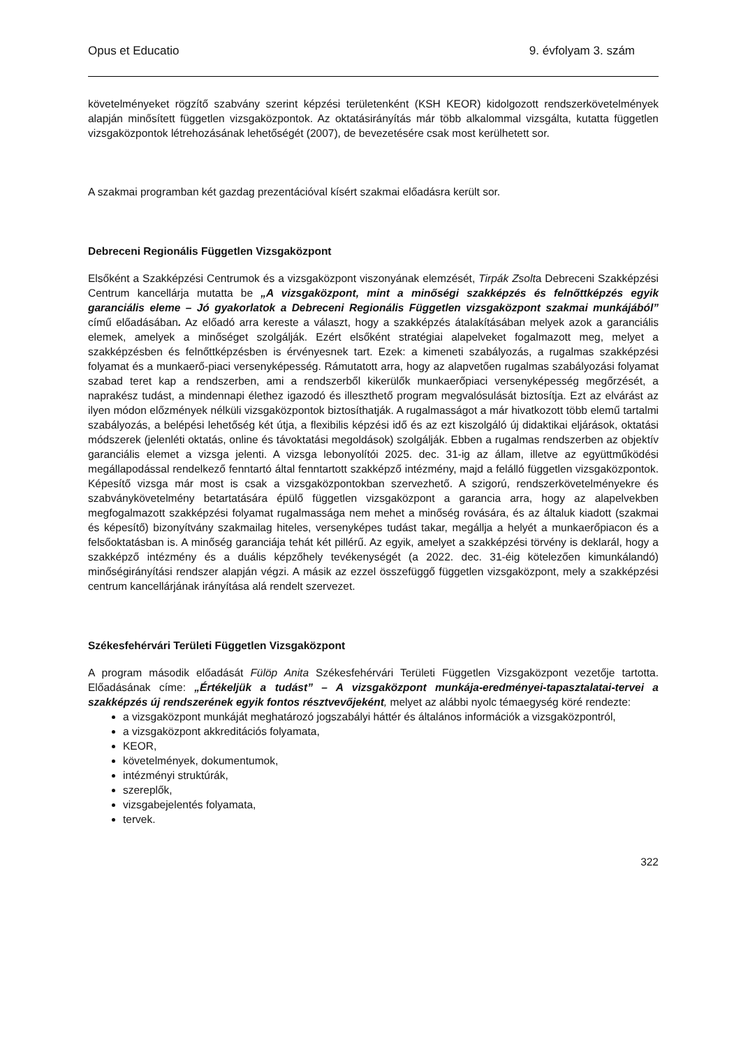Opus et Educatio 9. évfolyam 3. szám
követelményeket rögzítő szabvány szerint képzési területenként (KSH KEOR) kidolgozott rendszerkövetelmények alapján minősített független vizsgaközpontok. Az oktatásirányítás már több alkalommal vizsgálta, kutatta független vizsgaközpontok létrehozásának lehetőségét (2007), de bevezetésére csak most kerülhetett sor.
A szakmai programban két gazdag prezentációval kísért szakmai előadásra került sor.
Debreceni Regionális Független Vizsgaközpont
Elsőként a Szakképzési Centrumok és a vizsgaközpont viszonyának elemzését, Tirpák Zsolta Debreceni Szakképzési Centrum kancellárja mutatta be „A vizsgaközpont, mint a minőségi szakképzés és felnőttképzés egyik garanciális eleme – Jó gyakorlatok a Debreceni Regionális Független vizsgaközpont szakmai munkájából” című előadásában. Az előadó arra kereste a választ, hogy a szakképzés átalakításában melyek azok a garanciális elemek, amelyek a minőséget szolgálják. Ezért elsőként stratégiai alapelveket fogalmazott meg, melyet a szakképzésben és felnőttképzésben is érvényesnek tart. Ezek: a kimeneti szabályozás, a rugalmas szakképzési folyamat és a munkaerő-piaci versenyképesség. Rámutatott arra, hogy az alapvetően rugalmas szabályozási folyamat szabad teret kap a rendszerben, ami a rendszerből kikerülők munkaerőpiaci versenyképesség megőrzését, a naprakész tudást, a mindennapi élethez igazodó és illeszthető program megvalósulását biztosítja. Ezt az elvárást az ilyen módon előzmények nélküli vizsgaközpontok biztosíthatják. A rugalmasságot a már hivatkozott több elemű tartalmi szabályozás, a belépési lehetőség két útja, a flexibilis képzési idő és az ezt kiszolgáló új didaktikai eljárások, oktatási módszerek (jelenléti oktatás, online és távoktatási megoldások) szolgálják. Ebben a rugalmas rendszerben az objektív garanciális elemet a vizsga jelenti. A vizsga lebonyolítói 2025. dec. 31-ig az állam, illetve az együttműködési megállapodással rendelkező fenntartó által fenntartott szakképző intézmény, majd a felálló független vizsgaközpontok. Képesítő vizsga már most is csak a vizsgaközpontokban szervezhető. A szigorú, rendszerkövetelményekre és szabványkövetelmény betartatására épülő független vizsgaközpont a garancia arra, hogy az alapelvekben megfogalmazott szakképzési folyamat rugalmassága nem mehet a minőség rovására, és az általuk kiadott (szakmai és képesítő) bizonyítvány szakmailag hiteles, versenyképes tudást takar, megállja a helyét a munkaerőpiacon és a felsőoktatásban is. A minőség garanciája tehát két pillérű. Az egyik, amelyet a szakképzési törvény is deklarál, hogy a szakképző intézmény és a duális képzőhely tevékenységét (a 2022. dec. 31-éig kötelezően kimunkálandó) minőségirányítási rendszer alapján végzi. A másik az ezzel összefüggő független vizsgaközpont, mely a szakképzési centrum kancellárjának irányítása alá rendelt szervezet.
Székesfehérvári Területi Független Vizsgaközpont
A program második előadását Fülöp Anita Székesfehérvári Területi Független Vizsgaközpont vezetője tartotta. Előadásának címe: „Értékeljük a tudást” – A vizsgaközpont munkája-eredményei-tapasztalatai-tervei a szakképzés új rendszerének egyik fontos résztvevőjeként, melyet az alábbi nyolc témaegység köré rendezte:
a vizsgaközpont munkáját meghatározó jogszabályi háttér és általános információk a vizsgaközpontról,
a vizsgaközpont akkreditációs folyamata,
KEOR,
követelmények, dokumentumok,
intézményi struktúrák,
szereplők,
vizsgabejelentés folyamata,
tervek.
322